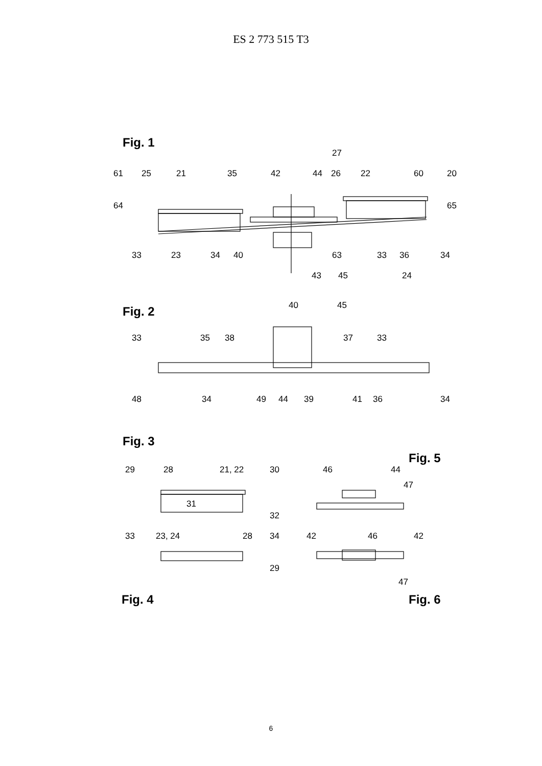ES 2 773 515 T3
Fig. 1
27
61
25
21
35
42
44
26
22
60
20
64
65
33
23
34
40
63
33
36
34
43
45
24
Fig. 2
40
45
33
35
38
37
33
48
34
49
44
39
41
36
34
Fig. 3
Fig. 5
29
28
21, 22
30
46
44
47
31
32
33
23, 24
34
42
46
42
28
29
47
Fig. 4
Fig. 6
6